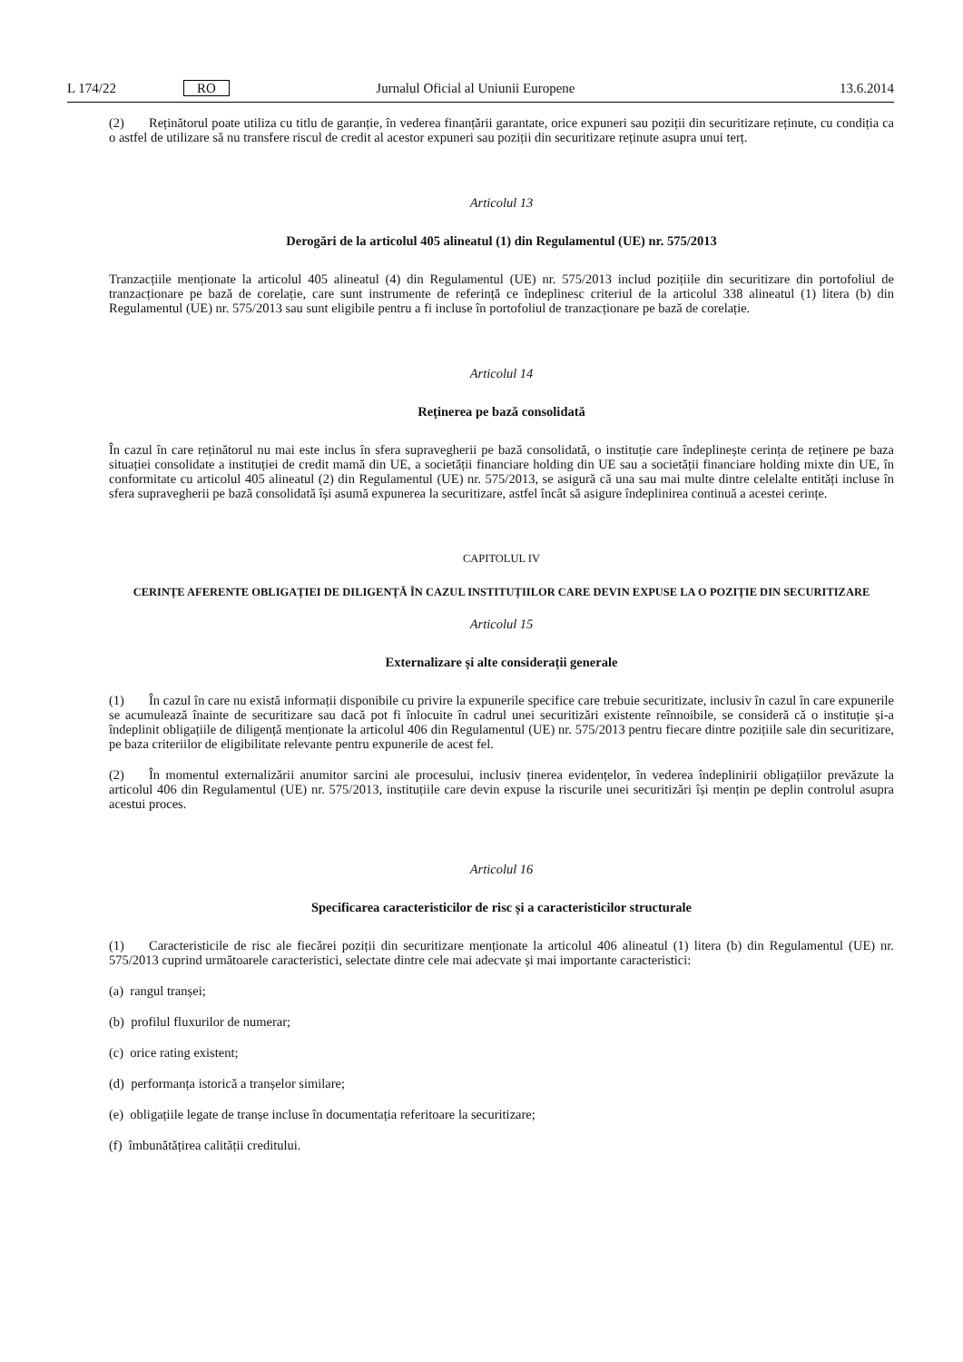L 174/22 RO Jurnalul Oficial al Uniunii Europene 13.6.2014
(2) Reținătorul poate utiliza cu titlu de garanție, în vederea finanțării garantate, orice expuneri sau poziții din securiti­zare reținute, cu condiția ca o astfel de utilizare să nu transfere riscul de credit al acestor expuneri sau poziții din securiti­zare reținute asupra unui terț.
Articolul 13
Derogări de la articolul 405 alineatul (1) din Regulamentul (UE) nr. 575/2013
Tranzacțiile menționate la articolul 405 alineatul (4) din Regulamentul (UE) nr. 575/2013 includ pozițiile din securitizare din portofoliul de tranzacționare pe bază de corelație, care sunt instrumente de referință ce îndeplinesc criteriul de la articolul 338 alineatul (1) litera (b) din Regulamentul (UE) nr. 575/2013 sau sunt eligibile pentru a fi incluse în portofo­liul de tranzacționare pe bază de corelație.
Articolul 14
Reținerea pe bază consolidată
În cazul în care reținătorul nu mai este inclus în sfera supravegherii pe bază consolidată, o instituție care îndeplinește cerința de reținere pe baza situației consolidate a instituției de credit mamă din UE, a societății financiare holding din UE sau a societății financiare holding mixte din UE, în conformitate cu articolul 405 alineatul (2) din Regulamentul (UE) nr. 575/2013, se asigură că una sau mai multe dintre celelalte entități incluse în sfera supravegherii pe bază consolidată își asumă expunerea la securitizare, astfel încât să asigure îndeplinirea continuă a acestei cerințe.
CAPITOLUL IV
CERINȚE AFERENTE OBLIGAȚIEI DE DILIGENȚĂ ÎN CAZUL INSTITUȚIILOR CARE DEVIN EXPUSE LA O POZIȚIE DIN SECURITIZARE
Articolul 15
Externalizare și alte considerații generale
(1) În cazul în care nu există informații disponibile cu privire la expunerile specifice care trebuie securitizate, inclusiv în cazul în care expunerile se acumulează înainte de securitizare sau dacă pot fi înlocuite în cadrul unei securitizări exis­tente reînnoibile, se consideră că o instituție și-a îndeplinit obligațiile de diligență menționate la articolul 406 din Regula­mentul (UE) nr. 575/2013 pentru fiecare dintre pozițiile sale din securitizare, pe baza criteriilor de eligibilitate relevante pentru expunerile de acest fel.
(2) În momentul externalizării anumitor sarcini ale procesului, inclusiv ținerea evidențelor, în vederea îndeplinirii obli­gațiilor prevăzute la articolul 406 din Regulamentul (UE) nr. 575/2013, instituțiile care devin expuse la riscurile unei securitizări își mențin pe deplin controlul asupra acestui proces.
Articolul 16
Specificarea caracteristicilor de risc și a caracteristicilor structurale
(1) Caracteristicile de risc ale fiecărei poziții din securitizare menționate la articolul 406 alineatul (1) litera (b) din Regulamentul (UE) nr. 575/2013 cuprind următoarele caracteristici, selectate dintre cele mai adecvate și mai importante caracteristici:
(a) rangul tranșei;
(b) profilul fluxurilor de numerar;
(c) orice rating existent;
(d) performanța istorică a tranșelor similare;
(e) obligațiile legate de tranșe incluse în documentația referitoare la securitizare;
(f) îmbunătățirea calității creditului.